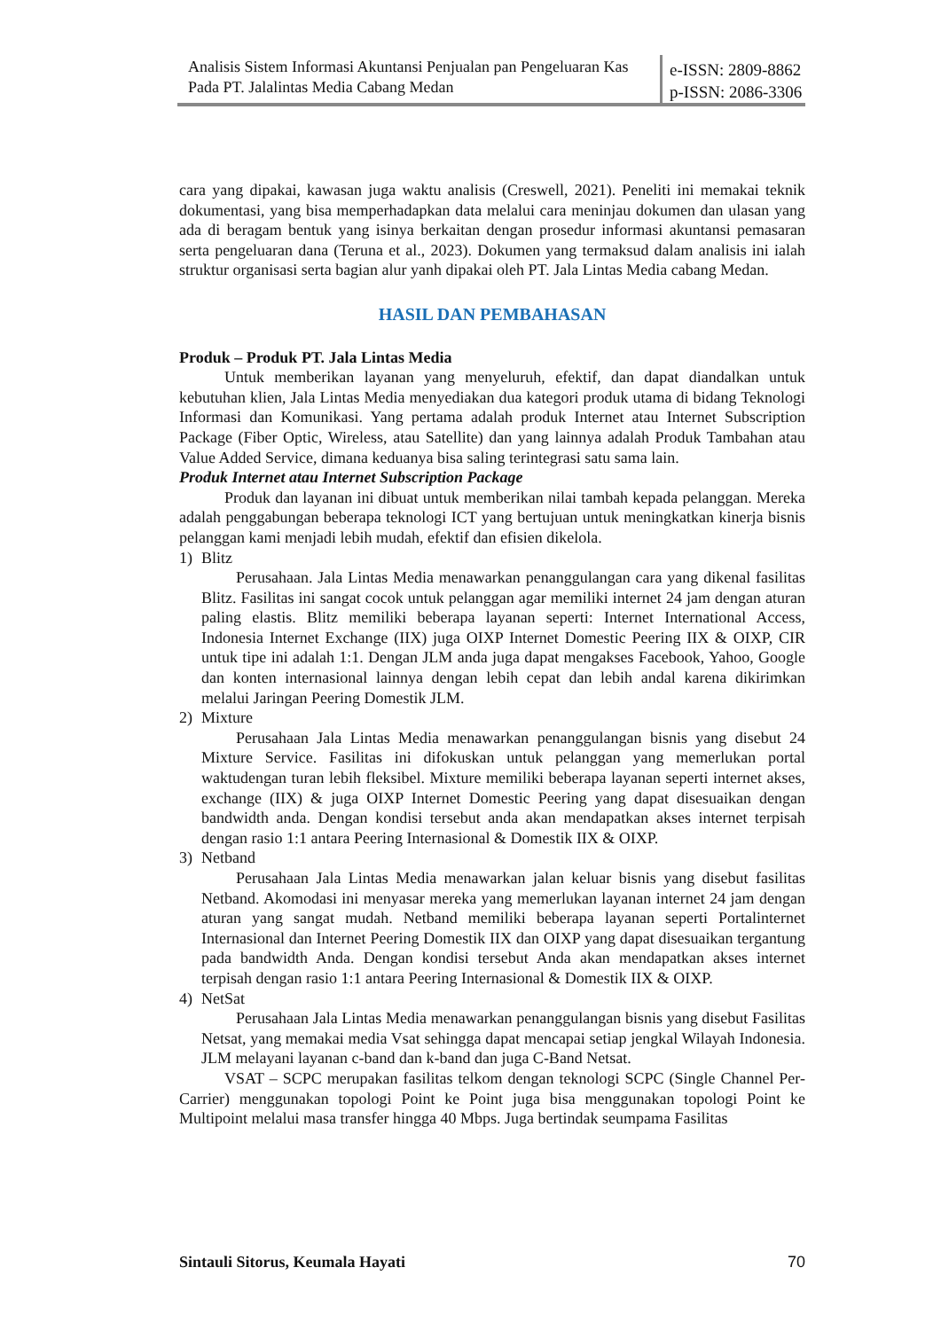Analisis Sistem Informasi Akuntansi Penjualan pan Pengeluaran Kas Pada PT. Jalalintas Media Cabang Medan
e-ISSN: 2809-8862
p-ISSN: 2086-3306
cara yang dipakai, kawasan juga waktu analisis (Creswell, 2021). Peneliti ini memakai teknik dokumentasi, yang bisa memperhadapkan data melalui cara meninjau dokumen dan ulasan yang ada di beragam bentuk yang isinya berkaitan dengan prosedur informasi akuntansi pemasaran serta pengeluaran dana (Teruna et al., 2023). Dokumen yang termaksud dalam analisis ini ialah struktur organisasi serta bagian alur yanh dipakai oleh PT. Jala Lintas Media cabang Medan.
HASIL DAN PEMBAHASAN
Produk – Produk PT. Jala Lintas Media
Untuk memberikan layanan yang menyeluruh, efektif, dan dapat diandalkan untuk kebutuhan klien, Jala Lintas Media menyediakan dua kategori produk utama di bidang Teknologi Informasi dan Komunikasi. Yang pertama adalah produk Internet atau Internet Subscription Package (Fiber Optic, Wireless, atau Satellite) dan yang lainnya adalah Produk Tambahan atau Value Added Service, dimana keduanya bisa saling terintegrasi satu sama lain.
Produk Internet atau Internet Subscription Package
Produk dan layanan ini dibuat untuk memberikan nilai tambah kepada pelanggan. Mereka adalah penggabungan beberapa teknologi ICT yang bertujuan untuk meningkatkan kinerja bisnis pelanggan kami menjadi lebih mudah, efektif dan efisien dikelola.
1) Blitz
Perusahaan. Jala Lintas Media menawarkan penanggulangan cara yang dikenal fasilitas Blitz. Fasilitas ini sangat cocok untuk pelanggan agar memiliki internet 24 jam dengan aturan paling elastis. Blitz memiliki beberapa layanan seperti: Internet International Access, Indonesia Internet Exchange (IIX) juga OIXP Internet Domestic Peering IIX & OIXP, CIR untuk tipe ini adalah 1:1. Dengan JLM anda juga dapat mengakses Facebook, Yahoo, Google dan konten internasional lainnya dengan lebih cepat dan lebih andal karena dikirimkan melalui Jaringan Peering Domestik JLM.
2) Mixture
Perusahaan Jala Lintas Media menawarkan penanggulangan bisnis yang disebut 24 Mixture Service. Fasilitas ini difokuskan untuk pelanggan yang memerlukan portal waktudengan turan lebih fleksibel. Mixture memiliki beberapa layanan seperti internet akses, exchange (IIX) & juga OIXP Internet Domestic Peering yang dapat disesuaikan dengan bandwidth anda. Dengan kondisi tersebut anda akan mendapatkan akses internet terpisah dengan rasio 1:1 antara Peering Internasional & Domestik IIX & OIXP.
3) Netband
Perusahaan Jala Lintas Media menawarkan jalan keluar bisnis yang disebut fasilitas Netband. Akomodasi ini menyasar mereka yang memerlukan layanan internet 24 jam dengan aturan yang sangat mudah. Netband memiliki beberapa layanan seperti Portalinternet Internasional dan Internet Peering Domestik IIX dan OIXP yang dapat disesuaikan tergantung pada bandwidth Anda. Dengan kondisi tersebut Anda akan mendapatkan akses internet terpisah dengan rasio 1:1 antara Peering Internasional & Domestik IIX & OIXP.
4) NetSat
Perusahaan Jala Lintas Media menawarkan penanggulangan bisnis yang disebut Fasilitas Netsat, yang memakai media Vsat sehingga dapat mencapai setiap jengkal Wilayah Indonesia. JLM melayani layanan c-band dan k-band dan juga C-Band Netsat.
VSAT – SCPC merupakan fasilitas telkom dengan teknologi SCPC (Single Channel Per- Carrier) menggunakan topologi Point ke Point juga bisa menggunakan topologi Point ke Multipoint melalui masa transfer hingga 40 Mbps. Juga bertindak seumpama Fasilitas
Sintauli Sitorus, Keumala Hayati 70